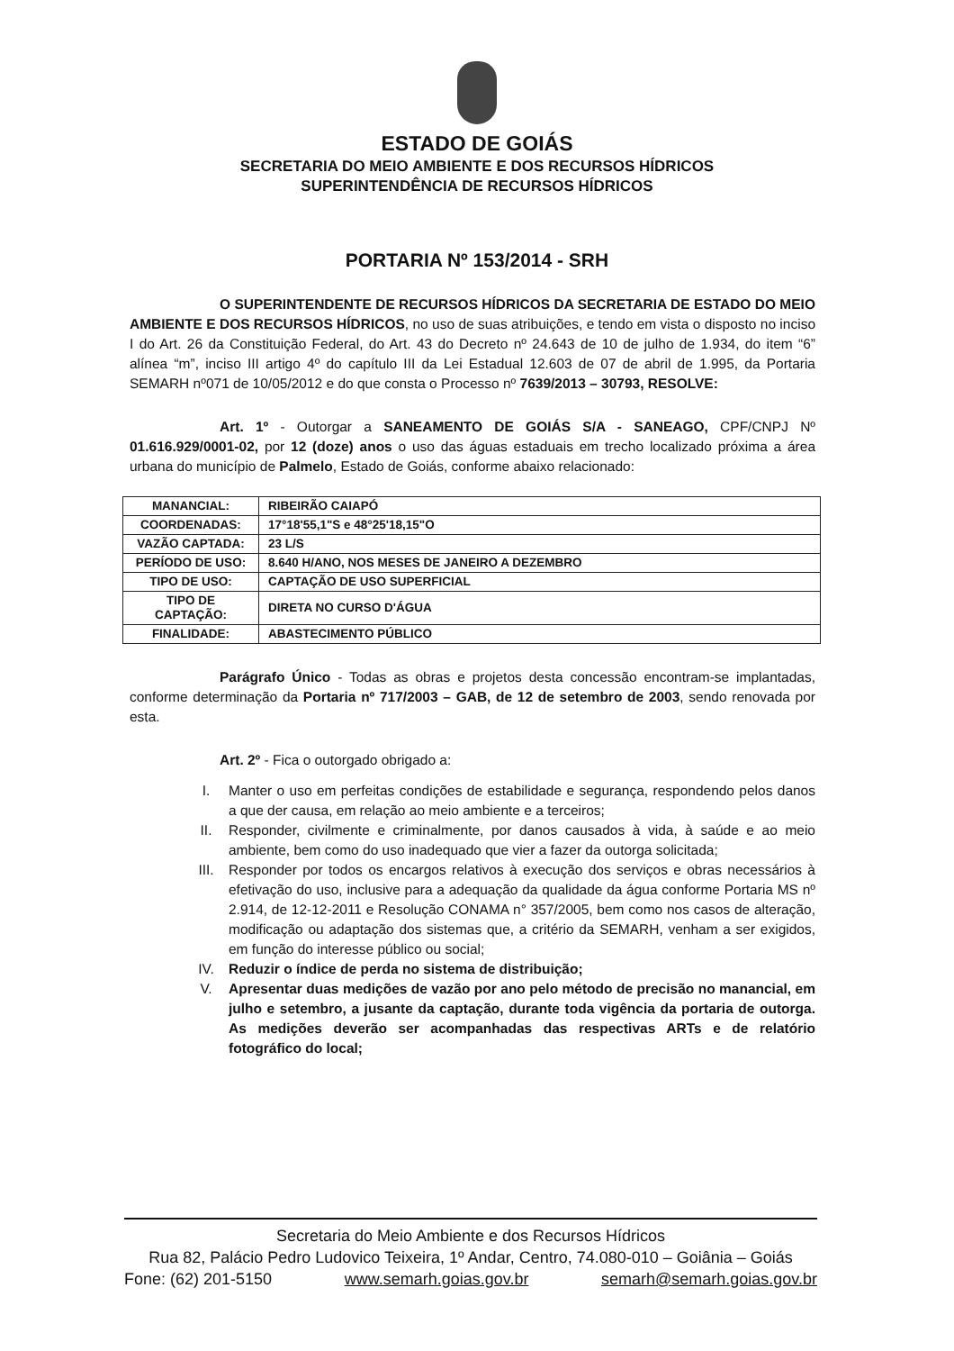ESTADO DE GOIÁS
SECRETARIA DO MEIO AMBIENTE E DOS RECURSOS HÍDRICOS
SUPERINTENDÊNCIA DE RECURSOS HÍDRICOS
PORTARIA Nº 153/2014 - SRH
O SUPERINTENDENTE DE RECURSOS HÍDRICOS DA SECRETARIA DE ESTADO DO MEIO AMBIENTE E DOS RECURSOS HÍDRICOS, no uso de suas atribuições, e tendo em vista o disposto no inciso I do Art. 26 da Constituição Federal, do Art. 43 do Decreto nº 24.643 de 10 de julho de 1.934, do item “6” alínea “m”, inciso III artigo 4º do capítulo III da Lei Estadual 12.603 de 07 de abril de 1.995, da Portaria SEMARH nº071 de 10/05/2012 e do que consta o Processo nº 7639/2013 – 30793, RESOLVE:
Art. 1º - Outorgar a SANEAMENTO DE GOIÁS S/A - SANEAGO, CPF/CNPJ Nº 01.616.929/0001-02, por 12 (doze) anos o uso das águas estaduais em trecho localizado próxima a área urbana do município de Palmelo, Estado de Goiás, conforme abaixo relacionado:
| MANANCIAL: | RIBEIRÃO CAIAPÓ |
| COORDENADAS: | 17°18'55,1"S e 48°25'18,15"O |
| VAZÃO CAPTADA: | 23 L/S |
| PERÍODO DE USO: | 8.640 H/ANO, NOS MESES DE JANEIRO A DEZEMBRO |
| TIPO DE USO: | CAPTAÇÃO DE USO SUPERFICIAL |
| TIPO DE CAPTAÇÃO: | DIRETA NO CURSO D'ÁGUA |
| FINALIDADE: | ABASTECIMENTO PÚBLICO |
Parágrafo Único - Todas as obras e projetos desta concessão encontram-se implantadas, conforme determinação da Portaria nº 717/2003 – GAB, de 12 de setembro de 2003, sendo renovada por esta.
Art. 2º - Fica o outorgado obrigado a:
I. Manter o uso em perfeitas condições de estabilidade e segurança, respondendo pelos danos a que der causa, em relação ao meio ambiente e a terceiros;
II. Responder, civilmente e criminalmente, por danos causados à vida, à saúde e ao meio ambiente, bem como do uso inadequado que vier a fazer da outorga solicitada;
III. Responder por todos os encargos relativos à execução dos serviços e obras necessários à efetivação do uso, inclusive para a adequação da qualidade da água conforme Portaria MS nº 2.914, de 12-12-2011 e Resolução CONAMA n° 357/2005, bem como nos casos de alteração, modificação ou adaptação dos sistemas que, a critério da SEMARH, venham a ser exigidos, em função do interesse público ou social;
IV. Reduzir o índice de perda no sistema de distribuição;
V. Apresentar duas medições de vazão por ano pelo método de precisão no manancial, em julho e setembro, a jusante da captação, durante toda vigência da portaria de outorga. As medições deverão ser acompanhadas das respectivas ARTs e de relatório fotográfico do local;
Secretaria do Meio Ambiente e dos Recursos Hídricos
Rua 82, Palácio Pedro Ludovico Teixeira, 1º Andar, Centro, 74.080-010 – Goiânia – Goiás
Fone: (62) 201-5150 www.semarh.goias.gov.br semarh@semarh.goias.gov.br